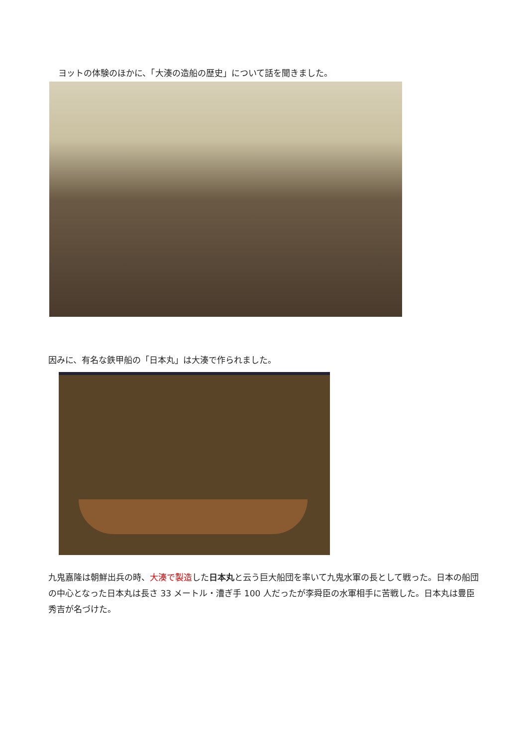ヨットの体験のほかに、「大湊の造船の歴史」について話を聞きました。
因みに、有名な鉄甲船の「日本丸」は大湊で作られました。
九鬼嘉隆は朝鮮出兵の時、大湊で製造した日本丸と云う巨大船団を率いて九鬼水軍の長として戦った。日本の船団の中心となった日本丸は長さ 33 メートル・漕ぎ手 100 人だったが李舜臣の水軍相手に苦戦した。日本丸は豊臣秀吉が名づけた。